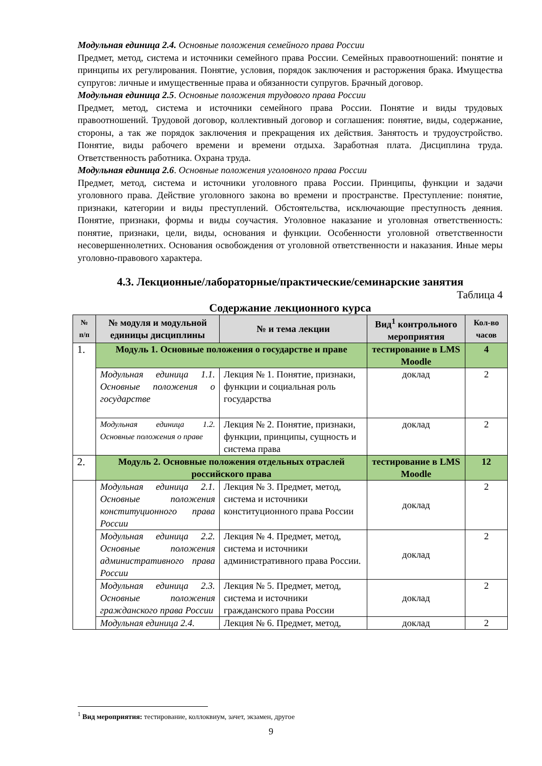Модульная единица 2.4. Основные положения семейного права России
Предмет, метод, система и источники семейного права России. Семейных правоотношений: понятие и принципы их регулирования. Понятие, условия, порядок заключения и расторжения брака. Имущества супругов: личные и имущественные права и обязанности супругов. Брачный договор.
Модульная единица 2.5. Основные положения трудового права России
Предмет, метод, система и источники семейного права России. Понятие и виды трудовых правоотношений. Трудовой договор, коллективный договор и соглашения: понятие, виды, содержание, стороны, а так же порядок заключения и прекращения их действия. Занятость и трудоустройство. Понятие, виды рабочего времени и времени отдыха. Заработная плата. Дисциплина труда. Ответственность работника. Охрана труда.
Модульная единица 2.6. Основные положения уголовного права России
Предмет, метод, система и источники уголовного права России. Принципы, функции и задачи уголовного права. Действие уголовного закона во времени и пространстве. Преступление: понятие, признаки, категории и виды преступлений. Обстоятельства, исключающие преступность деяния. Понятие, признаки, формы и виды соучастия. Уголовное наказание и уголовная ответственность: понятие, признаки, цели, виды, основания и функции. Особенности уголовной ответственности несовершеннолетних. Основания освобождения от уголовной ответственности и наказания. Иные меры уголовно-правового характера.
4.3. Лекционные/лабораторные/практические/семинарские занятия
Таблица 4
Содержание лекционного курса
| № п/п | № модуля и модульной единицы дисциплины | № и тема лекции | Вид<sup>1</sup> контрольного мероприятия | Кол-во часов |
| --- | --- | --- | --- | --- |
| 1. | Модуль 1. Основные положения о государстве и праве | | тестирование в LMS Moodle | 4 |
| | Модульная единица 1.1. Основные положения о государстве | Лекция № 1. Понятие, признаки, функции и социальная роль государства | доклад | 2 |
| | Модульная единица 1.2. Основные положения о праве | Лекция № 2. Понятие, признаки, функции, принципы, сущность и система права | доклад | 2 |
| 2. | Модуль 2. Основные положения отдельных отраслей российского права | | тестирование в LMS Moodle | 12 |
| | Модульная единица 2.1. Основные положения конституционного права России | Лекция № 3. Предмет, метод, система и источники конституционного права России | доклад | 2 |
| | Модульная единица 2.2. Основные положения административного права России | Лекция № 4. Предмет, метод, система и источники административного права России. | доклад | 2 |
| | Модульная единица 2.3. Основные положения гражданского права России | Лекция № 5. Предмет, метод, система и источники гражданского права России | доклад | 2 |
| | Модульная единица 2.4. | Лекция № 6. Предмет, метод, | доклад | 2 |
<sup>1</sup> Вид мероприятия: тестирование, коллоквиум, зачет, экзамен, другое
9